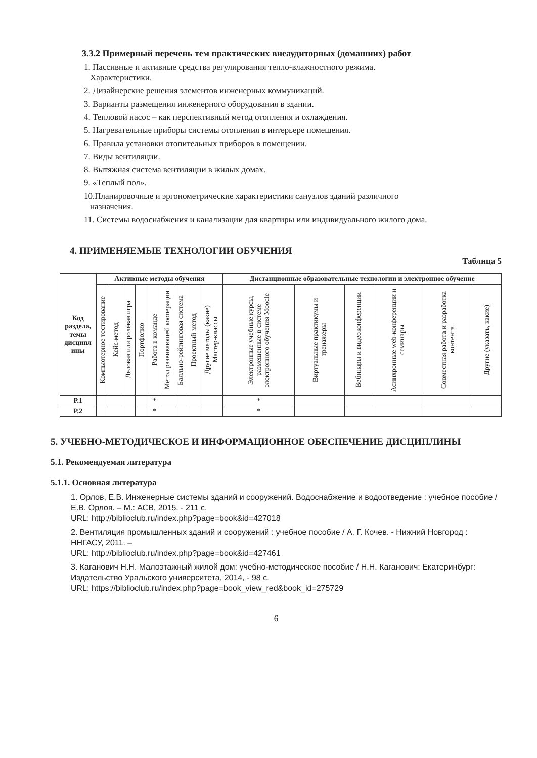3.3.2 Примерный перечень тем практических внеаудиторных (домашних) работ
1. Пассивные и активные средства регулирования тепло-влажностного режима.
Характеристики.
2. Дизайнерские решения элементов инженерных коммуникаций.
3. Варианты размещения инженерного оборудования в здании.
4. Тепловой насос – как перспективный метод отопления и охлаждения.
5. Нагревательные приборы системы отопления в интерьере помещения.
6. Правила установки отопительных приборов в помещении.
7. Виды вентиляции.
8. Вытяжная система вентиляции в жилых домах.
9. «Теплый пол».
10.Планировочные и эргонометрические характеристики санузлов зданий различного
назначения.
11. Системы водоснабжения и канализации для квартиры или индивидуального жилого дома.
4. ПРИМЕНЯЕМЫЕ ТЕХНОЛОГИИ ОБУЧЕНИЯ
Таблица 5
| Код раздела, темы дисципл ины | Активные методы обучения | | | | | | | | | Дистанционные образовательные технологии и электронное обучение | | | | | |
| --- | --- | --- | --- | --- | --- | --- | --- | --- | --- | --- | --- | --- | --- | --- | --- |
| | Компьютерное тестирование | Кейс-метод | Деловая или ролевая игра | Портфолио | Работа в команде | Метод развивающей кооперации | Балльно-рейтинговая система | Проектный метод | Другие методы (какие) Мастер-классы | Электронные учебные курсы, размещенные в системе электронного обучения Moodle | Виртуальные практикумы и тренажеры | Вебинары и видеоконференции | Асинхронные web-конференции и семинары | Совместная работа и разработка контента | Другие (указать, какие) |
| Р.1 | | | | | * | | | | | * | | | | | |
| Р.2 | | | | | * | | | | | * | | | | | |
5. УЧЕБНО-МЕТОДИЧЕСКОЕ И ИНФОРМАЦИОННОЕ ОБЕСПЕЧЕНИЕ ДИСЦИПЛИНЫ
5.1. Рекомендуемая литература
5.1.1. Основная литература
1. Орлов, Е.В. Инженерные системы зданий и сооружений. Водоснабжение и водоотведение : учебное пособие / Е.В. Орлов. – М.: АСВ, 2015. - 211 с.
URL: http://biblioclub.ru/index.php?page=book&id=427018
2. Вентиляция промышленных зданий и сооружений : учебное пособие / А. Г. Кочев. - Нижний Новгород : ННГАСУ, 2011. –
URL: http://biblioclub.ru/index.php?page=book&id=427461
3. Каганович Н.Н. Малоэтажный жилой дом: учебно-методическое пособие / Н.Н. Каганович: Екатеринбург: Издательство Уральского университета, 2014, - 98 с.
URL: https://biblioclub.ru/index.php?page=book_view_red&book_id=275729
6